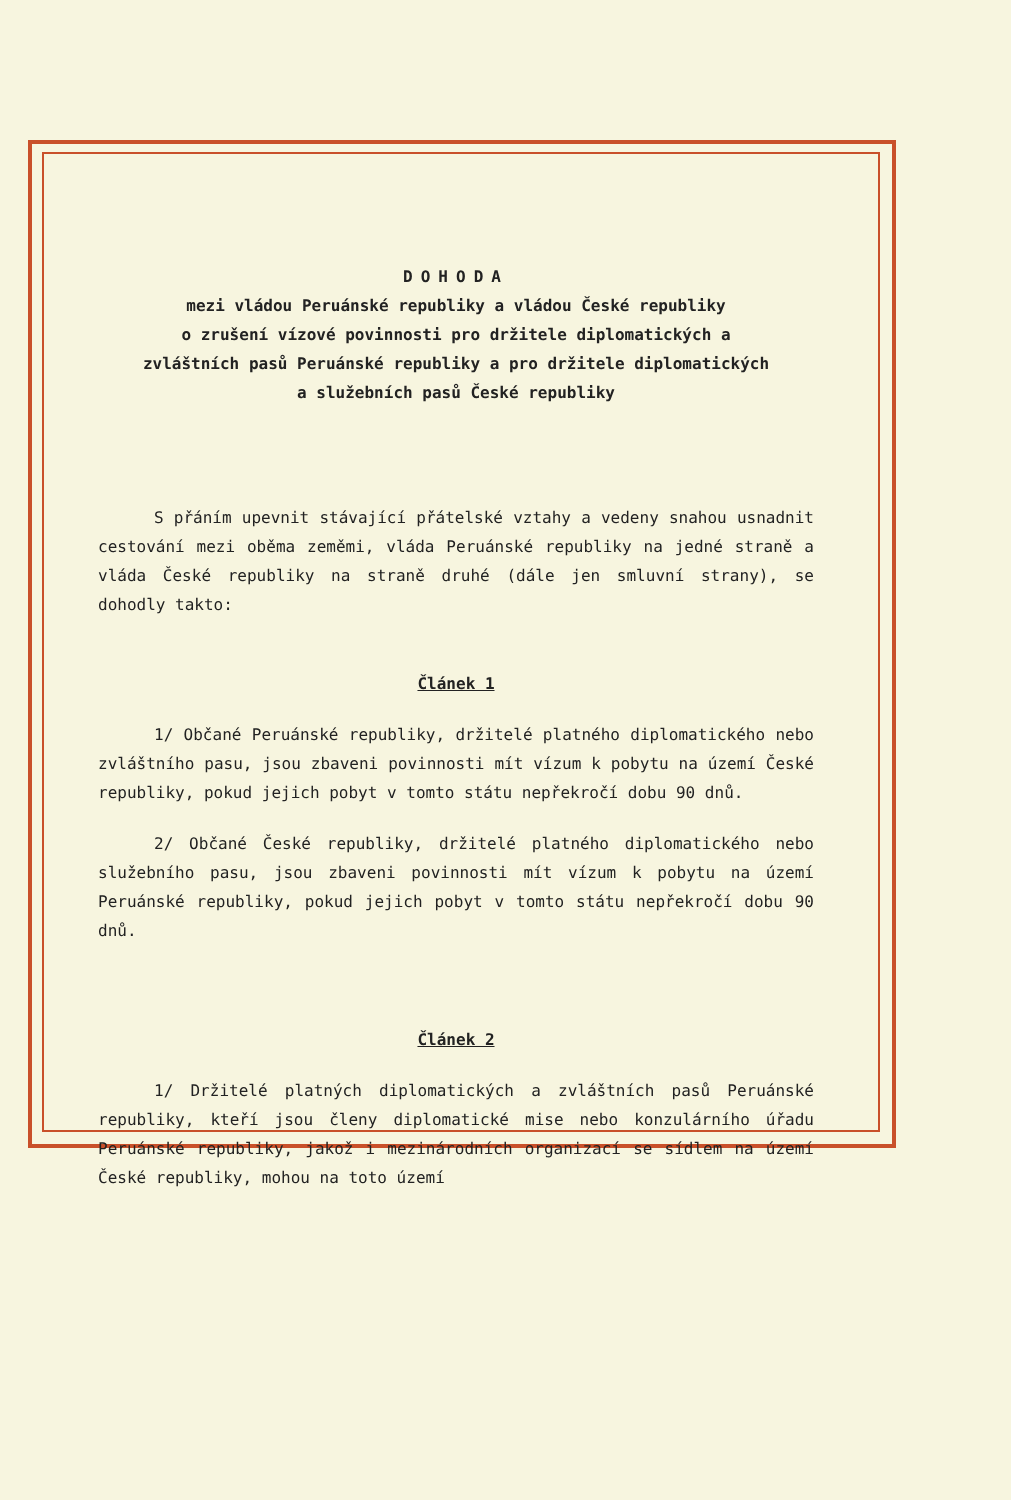DOHODA
mezi vládou Peruánské republiky a vládou České republiky
o zrušení vízové povinnosti pro držitele diplomatických a
zvláštních pasů Peruánské republiky a pro držitele diplomatických
a služebních pasů České republiky
S přáním upevnit stávající přátelské vztahy a vedeny snahou usnadnit cestování mezi oběma zeměmi, vláda Peruánské republiky na jedné straně a vláda České republiky na straně druhé (dále jen smluvní strany), se dohodly takto:
Článek 1
1/ Občané Peruánské republiky, držitelé platného diplomatického nebo zvláštního pasu, jsou zbaveni povinnosti mít vízum k pobytu na území České republiky, pokud jejich pobyt v tomto státu nepřekročí dobu 90 dnů.
2/ Občané České republiky, držitelé platného diplomatického nebo služebního pasu, jsou zbaveni povinnosti mít vízum k pobytu na území Peruánské republiky, pokud jejich pobyt v tomto státu nepřekročí dobu 90 dnů.
Článek 2
1/ Držitelé platných diplomatických a zvláštních pasů Peruánské republiky, kteří jsou členy diplomatické mise nebo konzulárního úřadu Peruánské republiky, jakož i mezinárodních organizací se sídlem na území České republiky, mohou na toto území